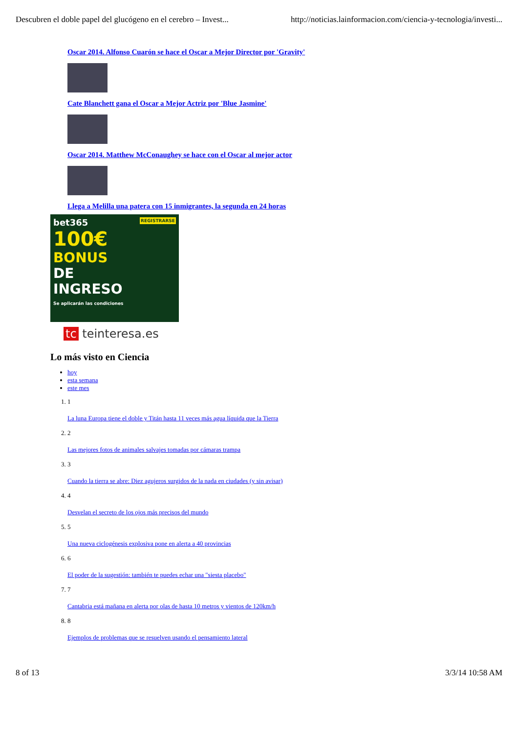Descubren el doble papel del glucógeno en el cerebro – Invest... http://noticias.lainformacion.com/ciencia-y-tecnologia/investi...
Oscar 2014. Alfonso Cuarón se hace el Oscar a Mejor Director por 'Gravity'
Cate Blanchett gana el Oscar a Mejor Actriz por 'Blue Jasmine'
Oscar 2014. Matthew McConaughey se hace con el Oscar al mejor actor
Llega a Melilla una patera con 15 inmigrantes, la segunda en 24 horas
bet365 REGISTRARSE
100€
BONUS
DE
INGRESO
Se aplicarán las condiciones
tc teinteresa.es
Lo más visto en Ciencia
hoy
esta semana
este mes
1. 1
La luna Europa tiene el doble y Titán hasta 11 veces más agua líquida que la Tierra
2. 2
Las mejores fotos de animales salvajes tomadas por cámaras trampa
3. 3
Cuando la tierra se abre: Diez agujeros surgidos de la nada en ciudades (y sin avisar)
4. 4
Desvelan el secreto de los ojos más precisos del mundo
5. 5
Una nueva ciclogénesis explosiva pone en alerta a 40 provincias
6. 6
El poder de la sugestión: también te puedes echar una "siesta placebo"
7. 7
Cantabria está mañana en alerta por olas de hasta 10 metros y vientos de 120km/h
8. 8
Ejemplos de problemas que se resuelven usando el pensamiento lateral
8 of 13 3/3/14 10:58 AM